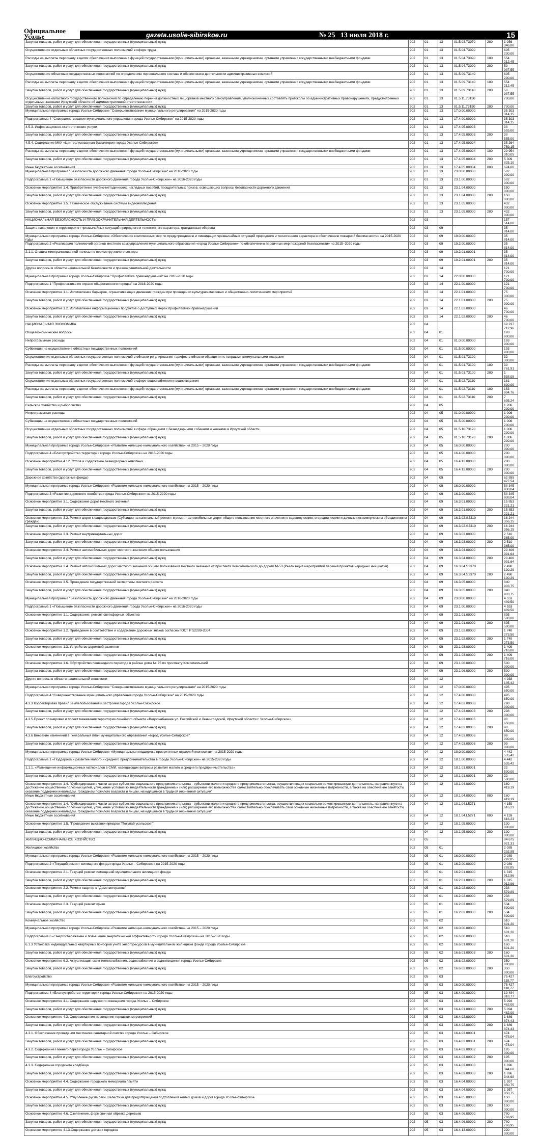Официальное
Усолье
gazeta.usolie-sibirskoe.ru № 25 13 июля 2018 г. 15
| Закупка товаров, работ и услуг для обеспечения государственных (муниципальных) нужд | 902 | 01 | 13 | 01.5.03.73070 | 200 | 1 056 346,80 |
| Осуществление отдельных областных государственных полномочий в сфере труда | 902 | 01 | 13 | 01.5.04.73090 | | 605 200,00 |
| Расходы на выплаты персоналу в целях обеспечения выполнения функций государственными (муниципальными) органами, казенными учреждениями, органами управления государственными внебюджетными фондами | 902 | 01 | 13 | 01.5.04.73090 | 100 | 554 212,45 |
| Закупка товаров, работ и услуг для обеспечения государственных (муниципальных) нужд | 902 | 01 | 13 | 01.5.04.73090 | 200 | 50 987,55 |
| Осуществление областных государственных полномочий по определению персонального состава и обеспечению деятельности административных комиссий | 902 | 01 | 13 | 01.5.09.73140 | | 605 200,00 |
| Расходы на выплаты персоналу в целях обеспечения выполнения функций государственными (муниципальными) органами, казенными учреждениями, органами управления государственными внебюджетными фондами | 902 | 01 | 13 | 01.5.09.73140 | 100 | 554 212,45 |
| Закупка товаров, работ и услуг для обеспечения государственных (муниципальных) нужд | 902 | 01 | 13 | 01.5.09.73140 | 200 | 50 987,55 |
| Осуществление областного государственного полномочия по определению перечня должностных лиц органов местного самоуправления, уполномоченных составлять протоколы об административных правонарушениях, предусмотренных отдельными законами Иркутской области об административной ответственности | 902 | 01 | 13 | 01.5.11.73150 | | 700,00 |
| Закупка товаров, работ и услуг для обеспечения государственных (муниципальных) нужд | 902 | 01 | 13 | 01.5.11.73150 | 200 | 700,00 |
| Муниципальная программа города Усолье-Сибирское "Совершенствование муниципального регулирования" на 2015-2020 годы | 902 | 01 | 13 | 17.0.00.00000 | | 35 303 314,15 |
| Подпрограмма 4 "Совершенствование муниципального управления города Усолье-Сибирское" на 2015-2020 годы | 902 | 01 | 13 | 17.4.00.00000 | | 35 303 314,15 |
| 4.5.3. Информационно-статистические услуги | 902 | 01 | 13 | 17.4.05.00003 | | 38 555,00 |
| Закупка товаров, работ и услуг для обеспечения государственных (муниципальных) нужд | 902 | 01 | 13 | 17.4.05.00003 | 200 | 38 555,00 |
| 4.5.4. Содержание МКУ «Централизованная бухгалтерия города Усолье-Сибирское» | 902 | 01 | 13 | 17.4.05.00004 | | 35 264 759,15 |
| Расходы на выплаты персоналу в целях обеспечения выполнения функций государственными (муниципальными) органами, казенными учреждениями, органами управления государственными внебюджетными фондами | 902 | 01 | 13 | 17.4.05.00004 | 100 | 29 954 310,05 |
| Закупка товаров, работ и услуг для обеспечения государственных (муниципальных) нужд | 902 | 01 | 13 | 17.4.05.00004 | 200 | 5 309 825,10 |
| Иные бюджетные ассигнования | 902 | 01 | 13 | 17.4.05.00004 | 800 | 624,00 |
| Муниципальная программа "Безопасность дорожного движения города Усолье-Сибирское" на 2016-2020 годы | 902 | 01 | 13 | 23.0.00.00000 | | 582 000,00 |
| Подпрограмма 1 «Повышение безопасности дорожного движения города Усолье-Сибирское» на 2016-2020 годы | 902 | 01 | 13 | 23.1.00.00000 | | 582 000,00 |
| Основное мероприятие 1.4. Приобретение учебно-методических, наглядных пособий, поощрительных призов, освещающих вопросы безопасности дорожного движения | 902 | 01 | 13 | 23.1.04.00000 | | 150 000,00 |
| Закупка товаров, работ и услуг для обеспечения государственных (муниципальных) нужд | 902 | 01 | 13 | 23.1.04.00000 | 200 | 150 000,00 |
| Основное мероприятие 1.5. Техническое обслуживание системы видеонаблюдения | 902 | 01 | 13 | 23.1.05.00000 | | 432 000,00 |
| Закупка товаров, работ и услуг для обеспечения государственных (муниципальных) нужд | 902 | 01 | 13 | 23.1.05.00000 | 200 | 432 000,00 |
| НАЦИОНАЛЬНАЯ БЕЗОПАСНОСТЬ И ПРАВООХРАНИТЕЛЬНАЯ ДЕЯТЕЛЬНОСТЬ | 902 | 03 | | | | 157 514,00 |
| Защита населения и территории от чрезвычайных ситуаций природного и техногенного характера, гражданская оборона | 902 | 03 | 09 | | | 35 814,00 |
| Муниципальная программа города Усолье-Сибирское «Обеспечение комплексных мер по предупреждению и ликвидации чрезвычайных ситуаций природного и техногенного характера и обеспечению пожарной безопасности» на 2015-2020 годы | 902 | 03 | 09 | 19.0.00.00000 | | 35 814,00 |
| Подпрограмма 2 «Реализация полномочий органов местного самоуправления муниципального образования «город Усолье-Сибирское» по обеспечению первичных мер пожарной безопасности» на 2015–2020 годы | 902 | 03 | 09 | 19.2.00.00000 | | 35 814,00 |
| 2.1.1. Опашка минерализованной полосы по периметру жилого сектора | 902 | 03 | 09 | 19.2.01.00001 | | 35 814,00 |
| Закупка товаров, работ и услуг для обеспечения государственных (муниципальных) нужд | 902 | 03 | 09 | 19.2.01.00001 | 200 | 35 814,00 |
| Другие вопросы в области национальной безопасности и правоохранительной деятельности | 902 | 03 | 14 | | | 121 700,00 |
| Муниципальная программа города Усолье-Сибирское "Профилактика правонарушений" на 2016-2020 годы | 902 | 03 | 14 | 22.0.00.00000 | | 121 700,00 |
| Подпрограмма 1 "Профилактика по охране общественного порядка" на 2016-2020 годы | 902 | 03 | 14 | 22.1.00.00000 | | 121 700,00 |
| Основное мероприятие 1.1. Изготовление барьеров, ограничивающих движение граждан при проведении культурно-массовых и общественно-политических мероприятий | 902 | 03 | 14 | 22.1.01.00000 | | 75 000,00 |
| Закупка товаров, работ и услуг для обеспечения государственных (муниципальных) нужд | 902 | 03 | 14 | 22.1.01.00000 | 200 | 75 000,00 |
| Основное мероприятие 1.2. Изготовление информационных продуктов о доступных мерах профилактики правонарушений | 902 | 03 | 14 | 22.1.02.00000 | | 46 700,00 |
| Закупка товаров, работ и услуг для обеспечения государственных (муниципальных) нужд | 902 | 03 | 14 | 22.1.02.00000 | 200 | 46 700,00 |
| НАЦИОНАЛЬНАЯ ЭКОНОМИКА | 902 | 04 | | | | 69 237 712,96 |
| Общеэкономические вопросы | 902 | 04 | 01 | | | 193 900,00 |
| Непрограммные расходы | 902 | 04 | 01 | 01.0.00.00000 | | 193 900,00 |
| Субвенции на осуществление областных государственных полномочий | 902 | 04 | 01 | 01.5.00.00000 | | 193 900,00 |
| Осуществление отдельных областных государственных полномочий в области регулирования тарифов в области обращения с твердыми коммунальными отходами | 902 | 04 | 01 | 01.5.01.73100 | | 32 300,00 |
| Расходы на выплаты персоналу в целях обеспечения выполнения функций государственными (муниципальными) органами, казенными учреждениями, органами управления государственными внебюджетными фондами | 902 | 04 | 01 | 01.5.01.73100 | 100 | 30 761,91 |
| Закупка товаров, работ и услуг для обеспечения государственных (муниципальных) нужд | 902 | 04 | 01 | 01.5.01.73100 | 200 | 1 538,09 |
| Осуществление отдельных областных государственных полномочий в сфере водоснабжения и водоотведения | 902 | 04 | 01 | 01.5.02.73110 | | 161 600,00 |
| Расходы на выплаты персоналу в целях обеспечения выполнения функций государственными (муниципальными) органами, казенными учреждениями, органами управления государственными внебюджетными фондами | 902 | 04 | 01 | 01.5.02.73110 | 100 | 153 904,76 |
| Закупка товаров, работ и услуг для обеспечения государственных (муниципальных) нужд | 902 | 04 | 01 | 01.5.02.73110 | 200 | 7 695,24 |
| Сельское хозяйство и рыболовство | 902 | 04 | 05 | | | 1 206 200,00 |
| Непрограммные расходы | 902 | 04 | 05 | 01.0.00.00000 | | 1 006 200,00 |
| Субвенции на осуществление областных государственных полномочий | 902 | 04 | 05 | 01.5.00.00000 | | 1 006 200,00 |
| Осуществление отдельных областных государственных полномочий в сфере обращения с безнадзорными собаками и кошками в Иркутской области | 902 | 04 | 05 | 01.5.10.73120 | | 1 006 200,00 |
| Закупка товаров, работ и услуг для обеспечения государственных (муниципальных) нужд | 902 | 04 | 05 | 01.5.10.73120 | 200 | 1 006 200,00 |
| Муниципальная программа города Усолье-Сибирское «Развитие жилищно-коммунального хозяйства» на 2015 – 2020 годы | 902 | 04 | 05 | 16.0.00.00000 | | 200 000,00 |
| Подпрограмма 4 «Благоустройство территории города Усолье-Сибирское» на 2015-2020 годы | 902 | 04 | 05 | 16.4.00.00000 | | 200 000,00 |
| Основное мероприятие 4.12. Отлов и содержание безнадзорных животных | 902 | 04 | 05 | 16.4.12.00000 | | 200 000,00 |
| Закупка товаров, работ и услуг для обеспечения государственных (муниципальных) нужд | 902 | 04 | 05 | 16.4.12.00000 | 200 | 200 000,00 |
| Дорожное хозяйство (дорожные фонды) | 902 | 04 | 09 | | | 62 899 427,54 |
| Муниципальная программа города Усолье-Сибирское «Развитие жилищно-коммунального хозяйства» на 2015 – 2020 годы | 902 | 04 | 09 | 16.0.00.00000 | | 58 345 938,04 |
| Подпрограмма 3 «Развитие дорожного хозяйства города Усолье-Сибирское» на 2015-2020 годы | 902 | 04 | 09 | 16.3.00.00000 | | 58 345 938,04 |
| Основное мероприятие 3.1. Содержание дорог местного значения | 902 | 04 | 09 | 16.3.01.00000 | | 15 853 221,21 |
| Закупка товаров, работ и услуг для обеспечения государственных (муниципальных) нужд | 902 | 04 | 09 | 16.3.01.00000 | 200 | 15 853 221,21 |
| Основное мероприятие 3.2. Ремонт дорог к садоводствам (Субсидии на капитальный ремонт и ремонт автомобильных дорог общего пользования местного значения к садоводческим, огородническим и дачным некоммерческим объединениям граждан) | 902 | 04 | 09 | 16.3.02.S2310 | | 16 244 356,15 |
| Закупка товаров, работ и услуг для обеспечения государственных (муниципальных) нужд | 902 | 04 | 09 | 16.3.02.S2310 | 200 | 16 244 356,15 |
| Основное мероприятие 3.3. Ремонт внутриквартальных дорог | 902 | 04 | 09 | 16.3.03.00000 | | 2 510 365,00 |
| Закупка товаров, работ и услуг для обеспечения государственных (муниципальных) нужд | 902 | 04 | 09 | 16.3.03.00000 | 200 | 2 510 365,00 |
| Основное мероприятие 3.4. Ремонт автомобильных дорог местного значения общего пользования | 902 | 04 | 09 | 16.3.04.00000 | | 20 406 991,64 |
| Закупка товаров, работ и услуг для обеспечения государственных (муниципальных) нужд | 902 | 04 | 09 | 16.3.04.00000 | 200 | 20 406 991,64 |
| Основное мероприятие 3.4. Ремонт автомобильных дорог местного значения общего пользования местного значения от проспекта Комсомольского до дороги М-53 (Реализация мероприятий перечня проектов народных инициатив) | 902 | 04 | 09 | 16.3.04.S2370 | | 2 490 100,29 |
| Закупка товаров, работ и услуг для обеспечения государственных (муниципальных) нужд | 902 | 04 | 09 | 16.3.04.S2370 | 200 | 2 490 100,29 |
| Основное мероприятие 3.5. Проведение государственной экспертизы сметного расчета | 902 | 04 | 09 | 16.3.05.00000 | | 840 903,75 |
| Закупка товаров, работ и услуг для обеспечения государственных (муниципальных) нужд | 902 | 04 | 09 | 16.3.05.00000 | 200 | 840 903,75 |
| Муниципальная программа "Безопасность дорожного движения города Усолье-Сибирское" на 2016-2020 годы | 902 | 04 | 09 | 23.0.00.00000 | | 4 553 489,50 |
| Подпрограмма 1 «Повышение безопасности дорожного движения города Усолье-Сибирское» на 2016-2020 годы | 902 | 04 | 09 | 23.1.00.00000 | | 4 553 489,50 |
| Основное мероприятие 1.1. Содержание, ремонт светофорных объектов | 902 | 04 | 09 | 23.1.01.00000 | | 895 500,00 |
| Закупка товаров, работ и услуг для обеспечения государственных (муниципальных) нужд | 902 | 04 | 09 | 23.1.01.00000 | 200 | 895 500,00 |
| Основное мероприятие 1.2. Приведение в соответствие и содержание дорожных знаков согласно ГОСТ Р 52289-2004 | 902 | 04 | 09 | 23.1.02.00000 | | 1 748 273,50 |
| Закупка товаров, работ и услуг для обеспечения государственных (муниципальных) нужд | 902 | 04 | 09 | 23.1.02.00000 | 200 | 1 748 273,50 |
| Основное мероприятие 1.3. Устройство дорожной разметки | 902 | 04 | 09 | 23.1.03.00000 | | 1 409 716,00 |
| Закупка товаров, работ и услуг для обеспечения государственных (муниципальных) нужд | 902 | 04 | 09 | 23.1.03.00000 | 200 | 1 409 716,00 |
| Основное мероприятие 1.6. Обустройство пешеходного перехода в районе дома № 75 по проспекту Комсомольский | 902 | 04 | 09 | 23.1.06.00000 | | 500 000,00 |
| Закупка товаров, работ и услуг для обеспечения государственных (муниципальных) нужд | 902 | 04 | 09 | 23.1.06.00000 | 200 | 500 000,00 |
| Другие вопросы в области национальной экономики | 902 | 04 | 12 | | | 4 938 185,42 |
| Муниципальная программа города Усолье-Сибирское "Совершенствование муниципального регулирования" на 2015-2020 годы | 902 | 04 | 12 | 17.0.00.00000 | | 495 650,00 |
| Подпрограмма 4 "Совершенствование муниципального управления города Усолье-Сибирское" на 2015-2020 годы | 902 | 04 | 12 | 17.4.00.00000 | | 495 650,00 |
| 4.3.3 Корректировка правил землепользования и застройки города Усолье-Сибирское | 902 | 04 | 12 | 17.4.03.00003 | | 298 000,00 |
| Закупка товаров, работ и услуг для обеспечения государственных (муниципальных) нужд | 902 | 04 | 12 | 17.4.03.00003 | 200 | 298 000,00 |
| 4.3.5.Проект планировки и проект межевания территории линейного объекта «Водоснабжение ул. Российской и Ленинградской, Иркутской области г. Усолье-Сибирское» | 902 | 04 | 12 | 17.4.03.00005 | | 98 650,00 |
| Закупка товаров, работ и услуг для обеспечения государственных (муниципальных) нужд | 902 | 04 | 12 | 17.4.03.00005 | 200 | 98 650,00 |
| 4.3.6 Внесение изменений в Генеральный план муниципального образования «город Усолье-Сибирское" | 902 | 04 | 12 | 17.4.03.00006 | | 99 000,00 |
| Закупка товаров, работ и услуг для обеспечения государственных (муниципальных) нужд | 902 | 04 | 12 | 17.4.03.00006 | 200 | 99 000,00 |
| Муниципальная программа города Усолье-Сибирское «Муниципальная поддержка приоритетных отраслей экономики» на 2015-2020 годы | 902 | 04 | 12 | 18.0.00.00000 | | 4 442 535,42 |
| Подпрограмма 1 «Поддержка и развитие малого и среднего предпринимательства в городе Усолье-Сибирское» на 2015-2020 годы | 902 | 04 | 12 | 18.1.00.00000 | | 4 442 535,42 |
| 1.1.1. «Размещение информационных материалов в СМИ, освещающих вопросы развития малого и среднего предпринимательства» | 902 | 04 | 12 | 18.1.01.00001 | | 22 500,00 |
| Закупка товаров, работ и услуг для обеспечения государственных (муниципальных) нужд | 902 | 04 | 12 | 18.1.01.00001 | 200 | 22 500,00 |
| Основное мероприятие 1.4. "Субсидирование части затрат субъектов социального предпринимательства - субъектов малого и среднего предпринимательства, осуществляющих социально ориентированную деятельность, направленную на достижение общественно полезных целей, улучшение условий жизнедеятельности гражданина и (или) расширение его возможностей самостоятельно обеспечивать свои основные жизненные потребности, а также на обеспечение занятости, оказание поддержки инвалидам, гражданам пожилого возраста и лицам, находящимся в трудной жизненной ситуации" | 902 | 04 | 12 | 18.1.04.00000 | | 160 419,19 |
| Иные бюджетные ассигнования | 902 | 04 | 12 | 18.1.04.00000 | 800 | 160 419,19 |
| Основное мероприятие 1.4. "Субсидирование части затрат субъектов социального предпринимательства - субъектов малого и среднего предпринимательства, осуществляющих социально ориентированную деятельность, направленную на достижение общественно полезных целей, улучшение условий жизнедеятельности гражданина и (или) расширение его возможностей самостоятельно обеспечивать свои основные жизненные потребности, а также на обеспечение занятости, оказание поддержки инвалидам, гражданам пожилого возраста и лицам, находящимся в трудной жизненной ситуации" | 902 | 04 | 12 | 18.1.04.L5271 | | 4 159 616,23 |
| Иные бюджетные ассигнования | 902 | 04 | 12 | 18.1.04.L5271 | 800 | 4 159 616,23 |
| Основное мероприятие 1.5. "Проведение выставки-ярмарки "Покупай усольское!" | 902 | 04 | 12 | 18.1.05.00000 | | 100 000,00 |
| Закупка товаров, работ и услуг для обеспечения государственных (муниципальных) нужд | 902 | 04 | 12 | 18.1.05.00000 | 200 | 100 000,00 |
| ЖИЛИЩНО-КОММУНАЛЬНОЕ ХОЗЯЙСТВО | 902 | 05 | | | | 84 675 921,31 |
| Жилищное хозяйство | 902 | 05 | 01 | | | 2 089 292,85 |
| Муниципальная программа города Усолье-Сибирское «Развитие жилищно-коммунального хозяйства» на 2015 – 2020 годы | 902 | 05 | 01 | 16.0.00.00000 | | 2 089 292,85 |
| Подпрограмма 2 «Текущий ремонт жилищного фонда города Усолье – Сибирское» на 2015-2020 годы | 902 | 05 | 01 | 16.2.00.00000 | | 2 089 292,85 |
| Основное мероприятие 2.1. Текущий ремонт помещений муниципального жилищного фонда | 902 | 05 | 01 | 16.2.01.00000 | | 1 315 912,96 |
| Закупка товаров, работ и услуг для обеспечения государственных (муниципальных) нужд | 902 | 05 | 01 | 16.2.01.00000 | 200 | 1 315 912,96 |
| Основное мероприятие 2.2. Ремонт квартир в "Доме ветеранов" | 902 | 05 | 01 | 16.2.02.00000 | | 238 579,89 |
| Закупка товаров, работ и услуг для обеспечения государственных (муниципальных) нужд | 902 | 05 | 01 | 16.2.02.00000 | 200 | 238 579,89 |
| Основное мероприятие 2.3. Текущий ремонт крыш | 902 | 05 | 01 | 16.2.03.00000 | | 534 800,00 |
| Закупка товаров, работ и услуг для обеспечения государственных (муниципальных) нужд | 902 | 05 | 01 | 16.2.03.00000 | 200 | 534 800,00 |
| Коммунальное хозяйство | 902 | 05 | 02 | | | 510 601,20 |
| Муниципальная программа города Усолье-Сибирское «Развитие жилищно-коммунального хозяйства» на 2015 – 2020 годы | 902 | 05 | 02 | 16.0.00.00000 | | 510 601,20 |
| Подпрограмма 6 «Энергосбережение и повышение энергетической эффективности города Усолье-Сибирское» на 2015-2020 годы | 902 | 05 | 02 | 16.6.00.00000 | | 510 601,20 |
| 6.1.3 Установка индивидуальных квартирных приборов учета энергоресурсов в муниципальном жилищном фонде города Усолье-Сибирское | 902 | 05 | 02 | 16.6.01.00003 | | 160 601,20 |
| Закупка товаров, работ и услуг для обеспечения государственных (муниципальных) нужд | 902 | 05 | 02 | 16.6.01.00003 | 200 | 160 601,20 |
| Основное мероприятие 6.2. Актуализация схем теплоснабжения, водоснабжения и водоотведения города Усолье-Сибирское | 902 | 05 | 02 | 16.6.02.00000 | | 350 000,00 |
| Закупка товаров, работ и услуг для обеспечения государственных (муниципальных) нужд | 902 | 05 | 02 | 16.6.02.00000 | 200 | 350 000,00 |
| Благоустройство | 902 | 05 | 03 | | | 75 427 118,77 |
| Муниципальная программа города Усолье-Сибирское «Развитие жилищно-коммунального хозяйства» на 2015 – 2020 годы | 902 | 05 | 03 | 16.0.00.00000 | | 75 427 118,77 |
| Подпрограмма 4 «Благоустройство территории города Усолье-Сибирское» на 2015-2020 годы | 902 | 05 | 03 | 16.4.00.00000 | | 19 484 018,77 |
| Основное мероприятие 4.1. Содержание наружного освещения города Усолье – Сибирское | 902 | 05 | 03 | 16.4.01.00000 | | 5 094 462,00 |
| Закупка товаров, работ и услуг для обеспечения государственных (муниципальных) нужд | 902 | 05 | 03 | 16.4.01.00000 | 200 | 5 094 462,00 |
| Основное мероприятие 4.2. Сопровождение проведения городских мероприятий | 902 | 05 | 03 | 16.4.02.00000 | | 1 686 874,43 |
| Закупка товаров, работ и услуг для обеспечения государственных (муниципальных) нужд | 902 | 05 | 03 | 16.4.02.00000 | 200 | 1 686 874,43 |
| 4.3.1. Обеспечение проведения месячника санитарной очистки города Усолье – Сибирское | 902 | 05 | 03 | 16.4.03.00001 | | 674 478,04 |
| Закупка товаров, работ и услуг для обеспечения государственных (муниципальных) нужд | 902 | 05 | 03 | 16.4.03.00001 | 200 | 674 478,04 |
| 4.3.2. Содержание Нижнего парка города Усолье – Сибирское | 902 | 05 | 03 | 16.4.03.00002 | | 195 000,00 |
| Закупка товаров, работ и услуг для обеспечения государственных (муниципальных) нужд | 902 | 05 | 03 | 16.4.03.00002 | 200 | 195 000,00 |
| 4.3.3. Содержание городского кладбища | 902 | 05 | 03 | 16.4.03.00003 | | 1 696 344,68 |
| Закупка товаров, работ и услуг для обеспечения государственных (муниципальных) нужд | 902 | 05 | 03 | 16.4.03.00003 | 200 | 1 696 344,68 |
| Основное мероприятие 4.4. Содержание городского мемориала памяти | 902 | 05 | 03 | 16.4.04.00000 | | 1 957 850,75 |
| Закупка товаров, работ и услуг для обеспечения государственных (муниципальных) нужд | 902 | 05 | 03 | 16.4.04.00000 | 200 | 1 957 850,75 |
| Основное мероприятие 4.5. Углубление русла реки Шелестиха для предотвращения подтопления жилых домов и дорог города Усолье-Сибирское | 902 | 05 | 03 | 16.4.05.00000 | | 150 000,00 |
| Закупка товаров, работ и услуг для обеспечения государственных (муниципальных) нужд | 902 | 05 | 03 | 16.4.05.00000 | 200 | 150 000,00 |
| Основное мероприятие 4.6. Озеленение, формовочная обрезка деревьев | 902 | 05 | 03 | 16.4.06.00000 | | 780 766,95 |
| Закупка товаров, работ и услуг для обеспечения государственных (муниципальных) нужд | 902 | 05 | 03 | 16.4.06.00000 | 200 | 780 766,95 |
| Основное мероприятие 4.13.Содержание детских городков | 902 | 05 | 03 | 16.4.13.00000 | | 220 000,00 |